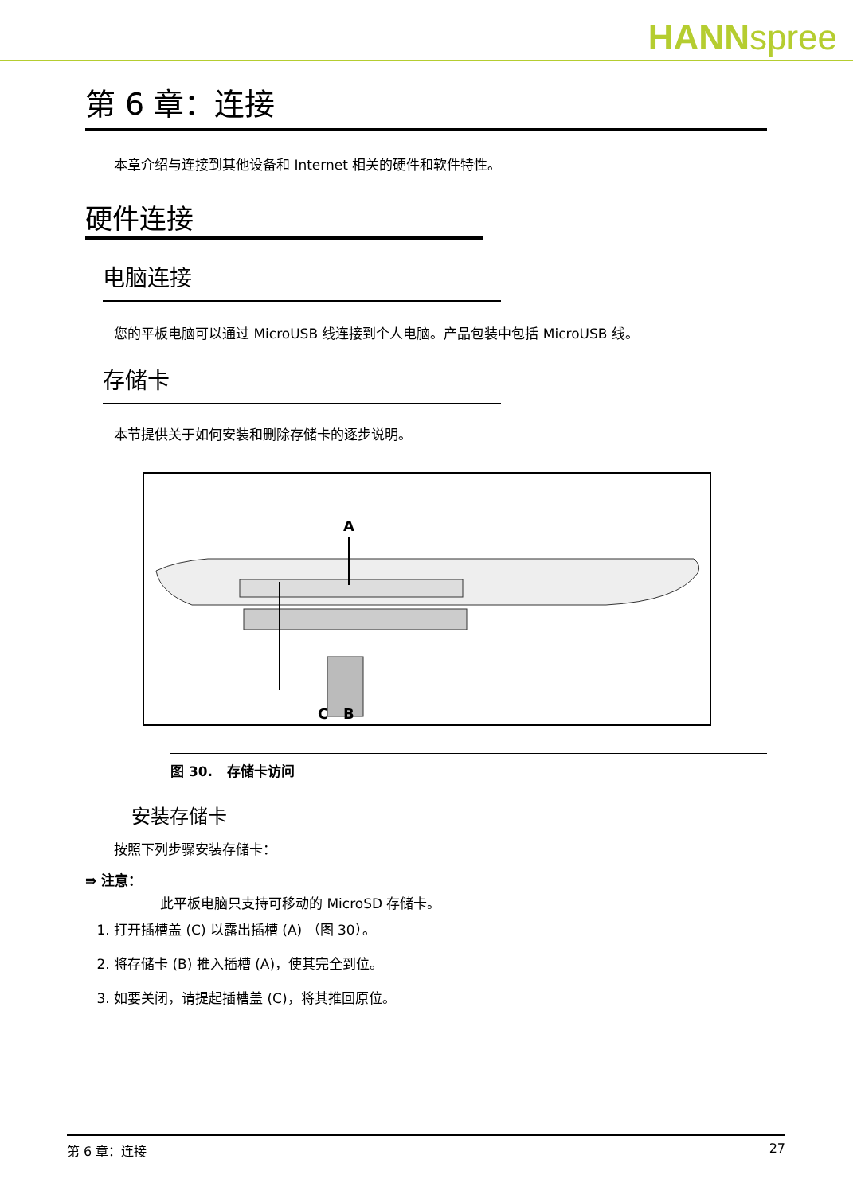HANNspree
第 6 章：连接
本章介绍与连接到其他设备和 Internet 相关的硬件和软件特性。
硬件连接
电脑连接
您的平板电脑可以通过 MicroUSB 线连接到个人电脑。产品包装中包括 MicroUSB 线。
存储卡
本节提供关于如何安装和删除存储卡的逐步说明。
A
C
B
图 30. 存储卡访问
安装存储卡
按照下列步骤安装存储卡：
⇛ 注意：
此平板电脑只支持可移动的 MicroSD 存储卡。
1. 打开插槽盖 (C) 以露出插槽 (A) （图 30）。
2. 将存储卡 (B) 推入插槽 (A)，使其完全到位。
3. 如要关闭，请提起插槽盖 (C)，将其推回原位。
第 6 章：连接 27